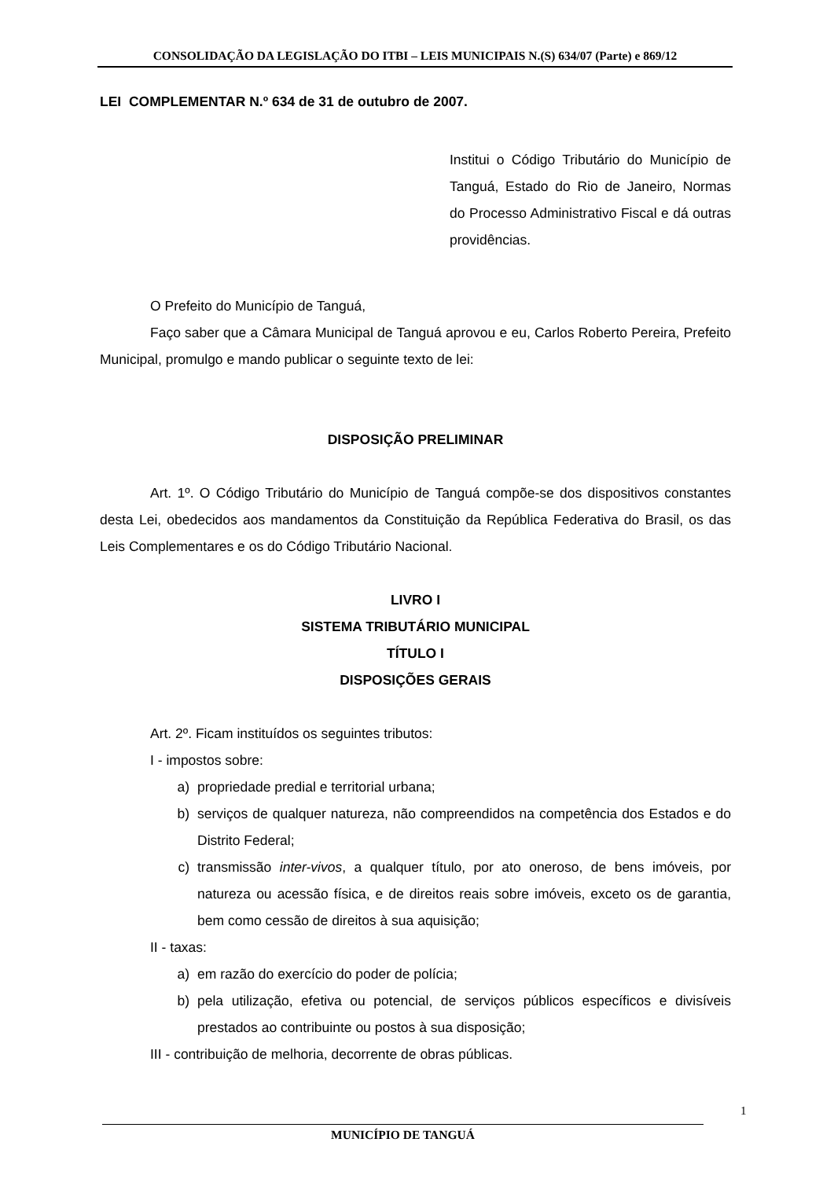CONSOLIDAÇÃO DA LEGISLAÇÃO DO ITBI – LEIS MUNICIPAIS N.(S) 634/07 (Parte) e 869/12
LEI COMPLEMENTAR N.º 634 de 31 de outubro de 2007.
Institui o Código Tributário do Município de Tanguá, Estado do Rio de Janeiro, Normas do Processo Administrativo Fiscal e dá outras providências.
O Prefeito do Município de Tanguá,
Faço saber que a Câmara Municipal de Tanguá aprovou e eu, Carlos Roberto Pereira, Prefeito Municipal, promulgo e mando publicar o seguinte texto de lei:
DISPOSIÇÃO PRELIMINAR
Art. 1º. O Código Tributário do Município de Tanguá compõe-se dos dispositivos constantes desta Lei, obedecidos aos mandamentos da Constituição da República Federativa do Brasil, os das Leis Complementares e os do Código Tributário Nacional.
LIVRO I
SISTEMA TRIBUTÁRIO MUNICIPAL
TÍTULO I
DISPOSIÇÕES GERAIS
Art. 2º. Ficam instituídos os seguintes tributos:
I - impostos sobre:
a) propriedade predial e territorial urbana;
b) serviços de qualquer natureza, não compreendidos na competência dos Estados e do Distrito Federal;
c) transmissão inter-vivos, a qualquer título, por ato oneroso, de bens imóveis, por natureza ou acessão física, e de direitos reais sobre imóveis, exceto os de garantia, bem como cessão de direitos à sua aquisição;
II - taxas:
a) em razão do exercício do poder de polícia;
b) pela utilização, efetiva ou potencial, de serviços públicos específicos e divisíveis prestados ao contribuinte ou postos à sua disposição;
III - contribuição de melhoria, decorrente de obras públicas.
1
MUNICÍPIO DE TANGUÁ